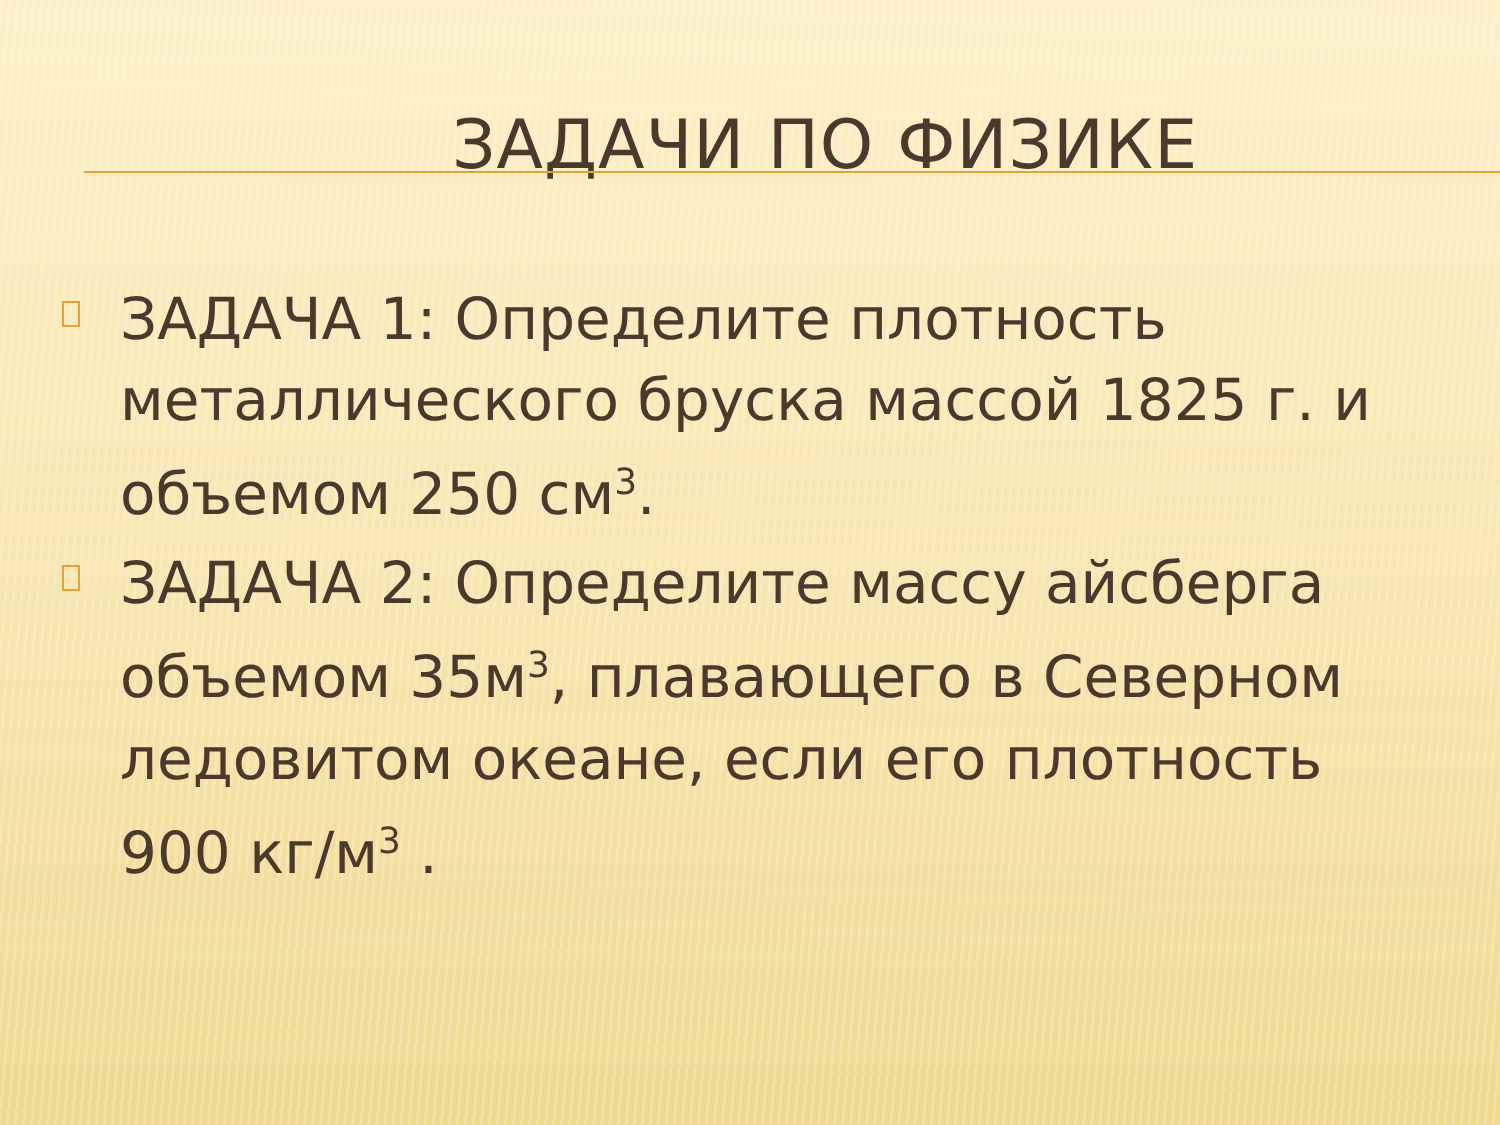ЗАДАЧИ ПО ФИЗИКЕ
ЗАДАЧА 1: Определите плотность металлического бруска массой 1825 г. и объемом 250 см<sup>3</sup>.
ЗАДАЧА 2: Определите массу айсберга объемом 35м<sup>3</sup>, плавающего в Северном ледовитом океане, если его плотность 900 кг/м<sup>3</sup> .